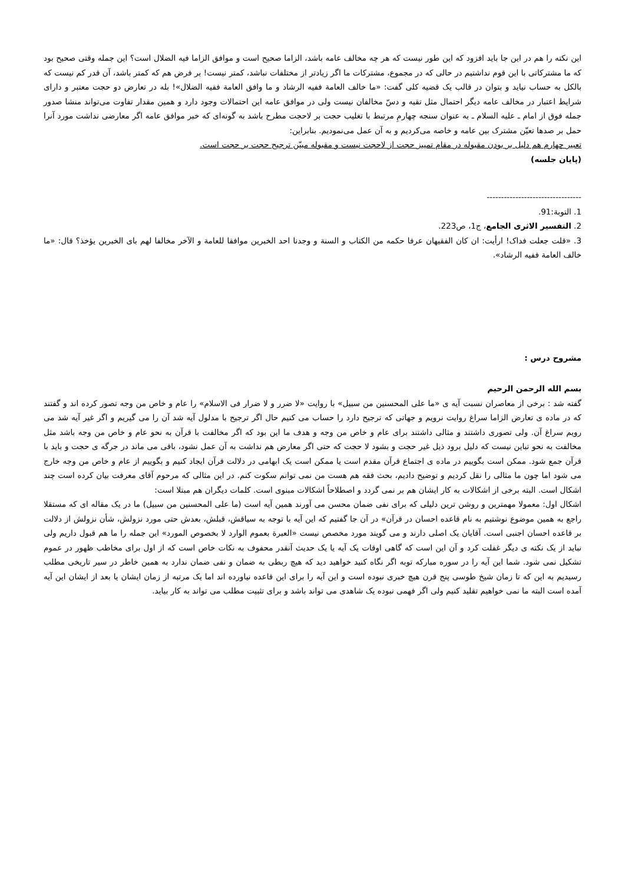این نکته را هم در این جا باید افزود که این طور نیست که هر چه مخالف عامه باشد، الزاما صحیح است و موافق الزاما فیه الضلال است؟ این جمله وقتی صحیح بود که ما مشترکاتی با این قوم نداشتیم در حالی که در مجموع، مشترکات ما اگر زیادتر از مختلفات نباشد، کمتر نیست! بر فرض هم که کمتر باشد، آن قدر کم نیست که بالکل به حساب نیاید و بتوان در قالب یک قضیه کلی گفت: «ما خالف العامة ففیه الرشاد و ما وافق العامة ففیه الضلال»! بله در تعارض دو حجت معتبر و دارای شرایط اعتبار در مخالف عامه دیگر احتمال مثل تقیه و دسّ مخالفان نیست ولی در موافق عامه این احتمالات وجود دارد و همین مقدار تفاوت می‌تواند منشا صدور جمله فوق از امام ـ علیه السلام ـ به عنوان سنجه چهارمِ مرتبط با تغلیب حجت بر لاحجت مطرح باشد به گونه‌ای که خبر موافق عامه اگر معارضی نداشت مورد آنرا حمل بر صدها تعیّن مشترک بین عامه و خاصه می‌کردیم و به آن عمل می‌نمودیم. بنابراین:
تعبیر چهارم هم دلیل بر بودن مقبوله در مقام تمییز حجت از لاحجت نیست و مقبوله مبیّن ترجیح حجت بر حجت است.
(پایان جلسه)
---------------------------------
1. التوبة:91.
2. التفسیر الاثری الجامع، ج1، ص223.
3. «قلت جعلت فداک! ارأیت: ان کان الفقیهان عرفا حکمه من الکتاب و السنة و وجدنا احد الخبرین موافقا للعامة و الآخر مخالفا لهم بای الخبرین یؤخذ؟ قال: «ما خالف العامة ففیه الرشاد».
مشروح درس :
بسم الله الرحمن الرحیم
گفته شد : برخی از معاصران نسبت آیه ی «ما علی المحسنین من سبیل» با روایت «لا ضرر و لا ضرار فی الاسلام» را عام و خاص من وجه تصور کرده اند و گفتند که در ماده ی تعارض الزاما سراغ روایت نرویم و جهاتی که ترجیح دارد را حساب می کنیم حال اگر ترجیح با مدلول آیه شد آن را می گیریم و اگر غیر آیه شد می رویم سراغ آن. ولی تصوری داشتند و مثالی داشتند برای عام و خاص من وجه و هدف ما این بود که اگر مخالفت با قرآن به نحو عام و خاص من وجه باشد مثل مخالفت به نحو تباین نیست که دلیل برود ذیل غیر حجت و بشود لا حجت که حتی اگر معارض هم نداشت به آن عمل نشود، باقی می ماند در جرگه ی حجت و باید با قرآن جمع شود. ممکن است بگوییم در ماده ی اجتماع قرآن مقدم است یا ممکن است یک ابهامی در دلالت قرآن ایجاد کنیم و بگوییم از عام و خاص من وجه خارج می شود اما چون ما مثالی را نقل کردیم و توضیح دادیم، بحث فقه هم هست من نمی توانم سکوت کنم. در این مثالی که مرحوم آقای معرفت بیان کرده است چند اشکال است. البته برخی از اشکالات به کار ایشان هم بر نمی گردد و اصطلاحاً اشکالات مبنوی است. کلمات دیگران هم مبتلا است:
اشکال اول: معمولا مهمترین و روشن ترین دلیلی که برای نفی ضمان محسن می آورند همین آیه است (ما علی المحسنین من سبیل) ما در یک مقاله ای که مستقلا راجع به همین موضوع نوشتیم به نام قاعده احسان در قرآن» در آن جا گفتیم که این آیه با توجه به سیاقش، قبلش، بعدش حتی مورد نزولش، شأن نزولش از دلالت بر قاعده احسان اجنبی است. آقایان یک اصلی دارند و می گویند مورد مخصص نیست «العبرة بعموم الوارد لا بخصوص المورد» این جمله را ما هم قبول داریم ولی نباید از یک نکته ی دیگر غفلت کرد و آن این است که گاهی اوقات یک آیه یا یک حدیث آنقدر محفوف به نکات خاص است که از اول برای مخاطب ظهور در عموم تشکیل نمی شود. شما این آیه را در سوره مبارکه توبه اگر نگاه کنید خواهید دید که هیچ ربطی به ضمان و نفی ضمان ندارد به همین خاطر در سیر تاریخی مطلب رسیدیم به این که تا زمان شیخ طوسی پنج قرن هیچ خبری نبوده است و این آیه را برای این قاعده نیاورده اند اما یک مرتبه از زمان ایشان یا بعد از ایشان این آیه آمده است البته ما نمی خواهیم تقلید کنیم ولی اگر فهمی نبوده یک شاهدی می تواند باشد و برای تثبیت مطلب می تواند به کار بیاید.